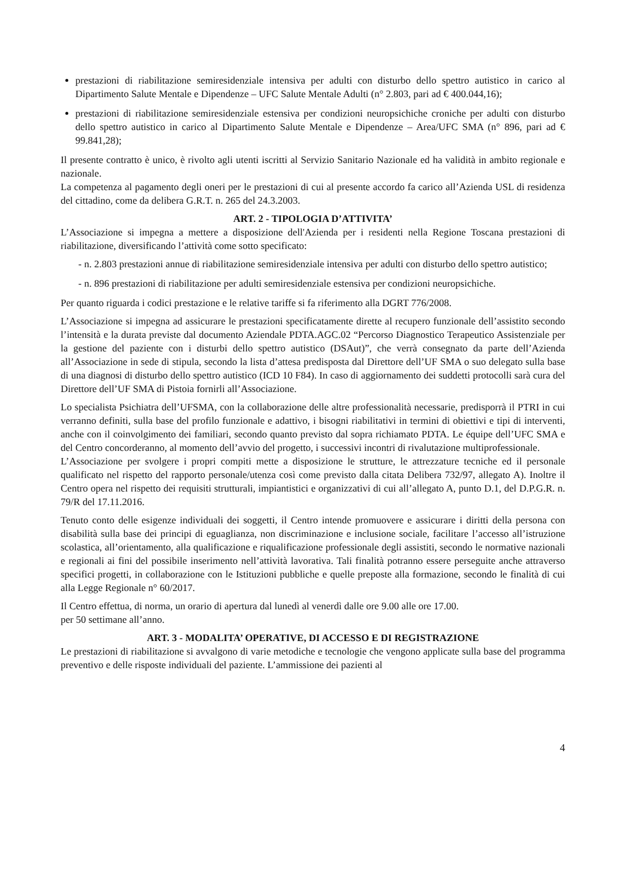prestazioni di riabilitazione semiresidenziale intensiva per adulti con disturbo dello spettro autistico in carico al Dipartimento Salute Mentale e Dipendenze – UFC Salute Mentale Adulti (n° 2.803, pari ad € 400.044,16);
prestazioni di riabilitazione semiresidenziale estensiva per condizioni neuropsichiche croniche per adulti con disturbo dello spettro autistico in carico al Dipartimento Salute Mentale e Dipendenze – Area/UFC SMA (n° 896, pari ad € 99.841,28);
Il presente contratto è unico, è rivolto agli utenti iscritti al Servizio Sanitario Nazionale ed ha validità in ambito regionale e nazionale.
La competenza al pagamento degli oneri per le prestazioni di cui al presente accordo fa carico all’Azienda USL di residenza del cittadino, come da delibera G.R.T. n. 265 del 24.3.2003.
ART. 2 - TIPOLOGIA D’ATTIVITA’
L’Associazione si impegna a mettere a disposizione dell'Azienda per i residenti nella Regione Toscana prestazioni di riabilitazione, diversificando l’attività come sotto specificato:
- n. 2.803 prestazioni annue di riabilitazione semiresidenziale intensiva per adulti con disturbo dello spettro autistico;
- n. 896 prestazioni di riabilitazione per adulti semiresidenziale estensiva per condizioni neuropsichiche.
Per quanto riguarda i codici prestazione e le relative tariffe si fa riferimento alla DGRT 776/2008.
L’Associazione si impegna ad assicurare le prestazioni specificatamente dirette al recupero funzionale dell’assistito secondo l’intensità e la durata previste dal documento Aziendale PDTA.AGC.02 “Percorso Diagnostico Terapeutico Assistenziale per la gestione del paziente con i disturbi dello spettro autistico (DSAut)”, che verrà consegnato da parte dell’Azienda all’Associazione in sede di stipula, secondo la lista d’attesa predisposta dal Direttore dell’UF SMA o suo delegato sulla base di una diagnosi di disturbo dello spettro autistico (ICD 10 F84). In caso di aggiornamento dei suddetti protocolli sarà cura del Direttore dell’UF SMA di Pistoia fornirli all’Associazione.
Lo specialista Psichiatra dell’UFSMA, con la collaborazione delle altre professionalità necessarie, predisporrà il PTRI in cui verranno definiti, sulla base del profilo funzionale e adattivo, i bisogni riabilitativi in termini di obiettivi e tipi di interventi, anche con il coinvolgimento dei familiari, secondo quanto previsto dal sopra richiamato PDTA. Le équipe dell’UFC SMA e del Centro concorderanno, al momento dell’avvio del progetto, i successivi incontri di rivalutazione multiprofessionale.
L’Associazione per svolgere i propri compiti mette a disposizione le strutture, le attrezzature tecniche ed il personale qualificato nel rispetto del rapporto personale/utenza così come previsto dalla citata Delibera 732/97, allegato A). Inoltre il Centro opera nel rispetto dei requisiti strutturali, impiantistici e organizzativi di cui all’allegato A, punto D.1, del D.P.G.R. n. 79/R del 17.11.2016.
Tenuto conto delle esigenze individuali dei soggetti, il Centro intende promuovere e assicurare i diritti della persona con disabilità sulla base dei principi di eguaglianza, non discriminazione e inclusione sociale, facilitare l’accesso all’istruzione scolastica, all’orientamento, alla qualificazione e riqualificazione professionale degli assistiti, secondo le normative nazionali e regionali ai fini del possibile inserimento nell’attività lavorativa. Tali finalità potranno essere perseguite anche attraverso specifici progetti, in collaborazione con le Istituzioni pubbliche e quelle preposte alla formazione, secondo le finalità di cui alla Legge Regionale n° 60/2017.
Il Centro effettua, di norma, un orario di apertura dal lunedì al venerdì dalle ore 9.00 alle ore 17.00.
per 50 settimane all’anno.
ART. 3 - MODALITA’ OPERATIVE, DI ACCESSO E DI REGISTRAZIONE
Le prestazioni di riabilitazione si avvalgono di varie metodiche e tecnologie che vengono applicate sulla base del programma preventivo e delle risposte individuali del paziente. L’ammissione dei pazienti al
4